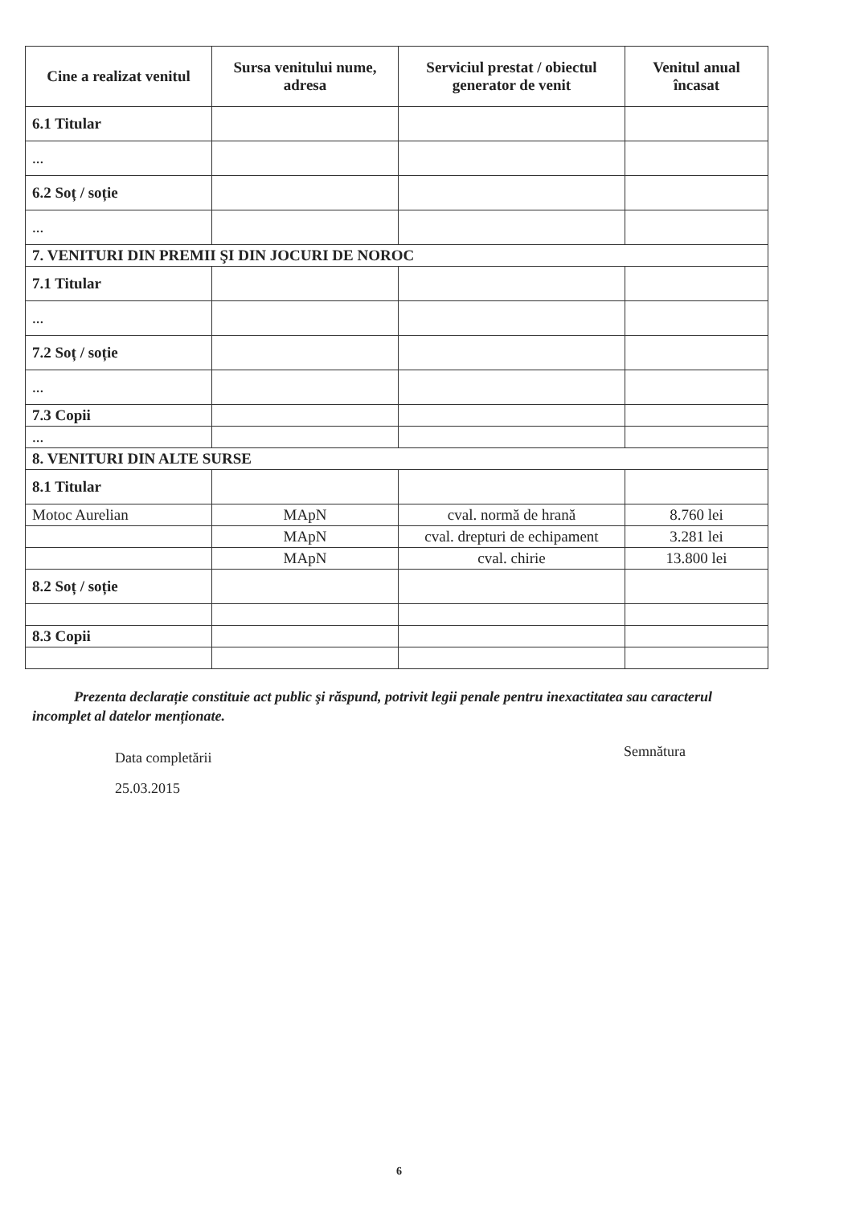| Cine a realizat venitul | Sursa venitului nume, adresa | Serviciul prestat / obiectul generator de venit | Venitul anual încasat |
| --- | --- | --- | --- |
| 6.1 Titular | | | |
| ... | | | |
| 6.2 Soț / soție | | | |
| ... | | | |
| 7. VENITURI DIN PREMII ŞI DIN JOCURI DE NOROC | | | |
| 7.1 Titular | | | |
| ... | | | |
| 7.2 Soț / soție | | | |
| ... | | | |
| 7.3 Copii | | | |
| ... | | | |
| 8. VENITURI DIN ALTE SURSE | | | |
| 8.1 Titular | | | |
| Motoc Aurelian | MApN | cval. normă de hrană | 8.760 lei |
| | MApN | cval. drepturi de echipament | 3.281 lei |
| | MApN | cval. chirie | 13.800 lei |
| 8.2 Soț / soție | | | |
| 8.3 Copii | | | |
Prezenta declarație constituie act public şi răspund, potrivit legii penale pentru inexactitatea sau caracterul incomplet al datelor menționate.
Data completării
25.03.2015
Semnătura
6